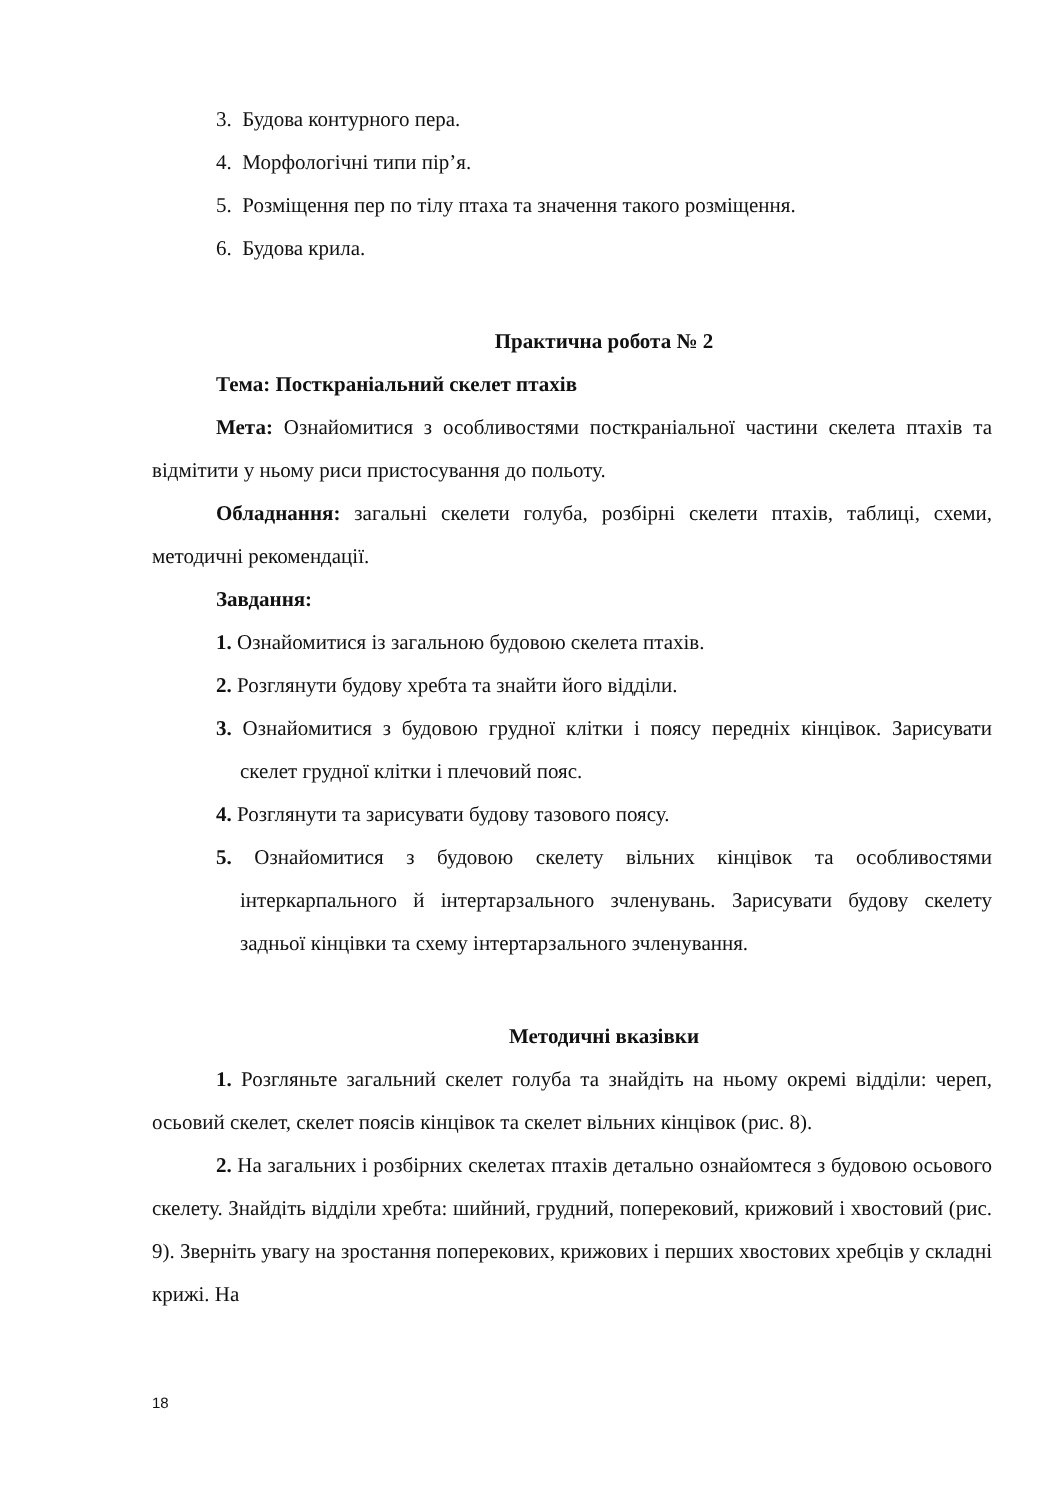3. Будова контурного пера.
4. Морфологічні типи пір’я.
5. Розміщення пер по тілу птаха та значення такого розміщення.
6. Будова крила.
Практична робота № 2
Тема: Посткраніальний скелет птахів
Мета: Ознайомитися з особливостями посткраніальної частини скелета птахів та відмітити у ньому риси пристосування до польоту.
Обладнання: загальні скелети голуба, розбірні скелети птахів, таблиці, схеми, методичні рекомендації.
Завдання:
1. Ознайомитися із загальною будовою скелета птахів.
2. Розглянути будову хребта та знайти його відділи.
3. Ознайомитися з будовою грудної клітки і поясу передніх кінцівок. Зарисувати скелет грудної клітки і плечовий пояс.
4. Розглянути та зарисувати будову тазового поясу.
5. Ознайомитися з будовою скелету вільних кінцівок та особливостями інтеркарпального й інтертарзального зчленувань. Зарисувати будову скелету задньої кінцівки та схему інтертарзального зчленування.
Методичні вказівки
1. Розгляньте загальний скелет голуба та знайдіть на ньому окремі відділи: череп, осьовий скелет, скелет поясів кінцівок та скелет вільних кінцівок (рис. 8).
2. На загальних і розбірних скелетах птахів детально ознайомтеся з будовою осьового скелету. Знайдіть відділи хребта: шийний, грудний, поперековий, крижовий і хвостовий (рис. 9). Зверніть увагу на зростання поперекових, крижових і перших хвостових хребців у складні крижі. На
18